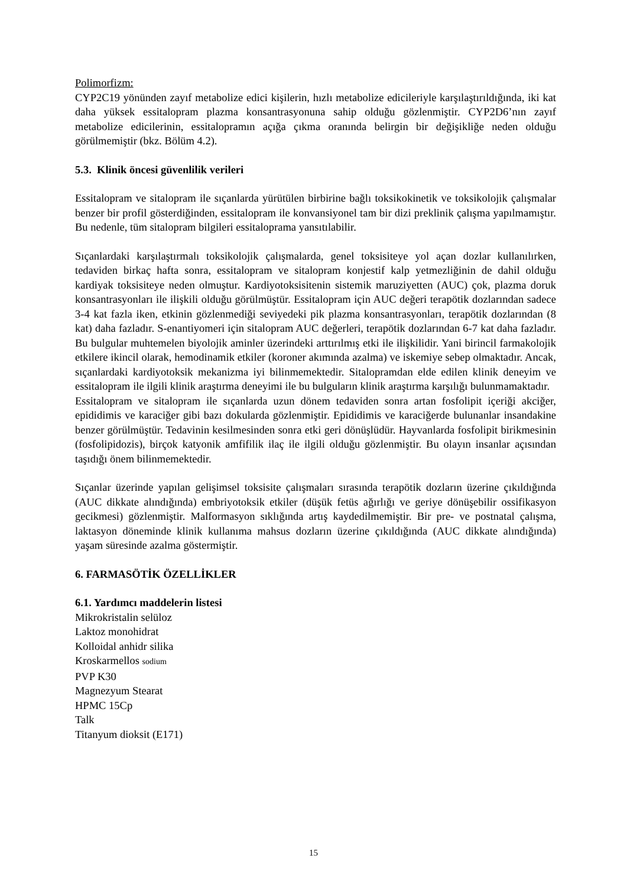Polimorfizm:
CYP2C19 yönünden zayıf metabolize edici kişilerin, hızlı metabolize edicileriyle karşılaştırıldığında, iki kat daha yüksek essitalopram plazma konsantrasyonuna sahip olduğu gözlenmiştir. CYP2D6’nın zayıf metabolize edicilerinin, essitalopramın açığa çıkma oranında belirgin bir değişikliğe neden olduğu görülmemiştir (bkz. Bölüm 4.2).
5.3. Klinik öncesi güvenlilik verileri
Essitalopram ve sitalopram ile sıçanlarda yürütülen birbirine bağlı toksikokinetik ve toksikolojik çalışmalar benzer bir profil gösterdiğinden, essitalopram ile konvansiyonel tam bir dizi preklinik çalışma yapılmamıştır. Bu nedenle, tüm sitalopram bilgileri essitaloprama yansıtılabilir.
Sıçanlardaki karşılaştırmalı toksikolojik çalışmalarda, genel toksisiteye yol açan dozlar kullanılırken, tedaviden birkaç hafta sonra, essitalopram ve sitalopram konjestif kalp yetmezliğinin de dahil olduğu kardiyak toksisiteye neden olmuştur. Kardiyotoksisitenin sistemik maruziyetten (AUC) çok, plazma doruk konsantrasyonları ile ilişkili olduğu görülmüştür. Essitalopram için AUC değeri terapötik dozlarından sadece 3-4 kat fazla iken, etkinin gözlenmediği seviyedeki pik plazma konsantrasyonları, terapötik dozlarından (8 kat) daha fazladır. S-enantiyomeri için sitalopram AUC değerleri, terapötik dozlarından 6-7 kat daha fazladır. Bu bulgular muhtemelen biyolojik aminler üzerindeki arttırılmış etki ile ilişkilidir. Yani birincil farmakolojik etkilere ikincil olarak, hemodinamik etkiler (koroner akımında azalma) ve iskemiye sebep olmaktadır. Ancak, sıçanlardaki kardiyotoksik mekanizma iyi bilinmemektedir. Sitalopramdan elde edilen klinik deneyim ve essitalopram ile ilgili klinik araştırma deneyimi ile bu bulguların klinik araştırma karşılığı bulunmamaktadır.
Essitalopram ve sitalopram ile sıçanlarda uzun dönem tedaviden sonra artan fosfolipit içeriği akciğer, epididimis ve karaciğer gibi bazı dokularda gözlenmiştir. Epididimis ve karaciğerde bulunanlar insandakine benzer görülmüştür. Tedavinin kesilmesinden sonra etki geri dönüşlüdür. Hayvanlarda fosfolipit birikmesinin (fosfolipidozis), birçok katyonik amfifilik ilaç ile ilgili olduğu gözlenmiştir. Bu olayın insanlar açısından taşıdığı önem bilinmemektedir.
Sıçanlar üzerinde yapılan gelişimsel toksisite çalışmaları sırasında terapötik dozların üzerine çıkıldığında (AUC dikkate alındığında) embriyotoksik etkiler (düşük fetüs ağırlığı ve geriye dönüşebilir ossifikasyon gecikmesi) gözlenmiştir. Malformasyon sıklığında artış kaydedilmemiştir. Bir pre- ve postnatal çalışma, laktasyon döneminde klinik kullanıma mahsus dozların üzerine çıkıldığında (AUC dikkate alındığında) yaşam süresinde azalma göstermiştir.
6. FARMASÖTİK ÖZELLİKLER
6.1. Yardımcı maddelerin listesi
Mikrokristalin selüloz
Laktoz monohidrat
Kolloidal anhidr silika
Kroskarmellos sodium
PVP K30
Magnezyum Stearat
HPMC 15Cp
Talk
Titanyum dioksit (E171)
15